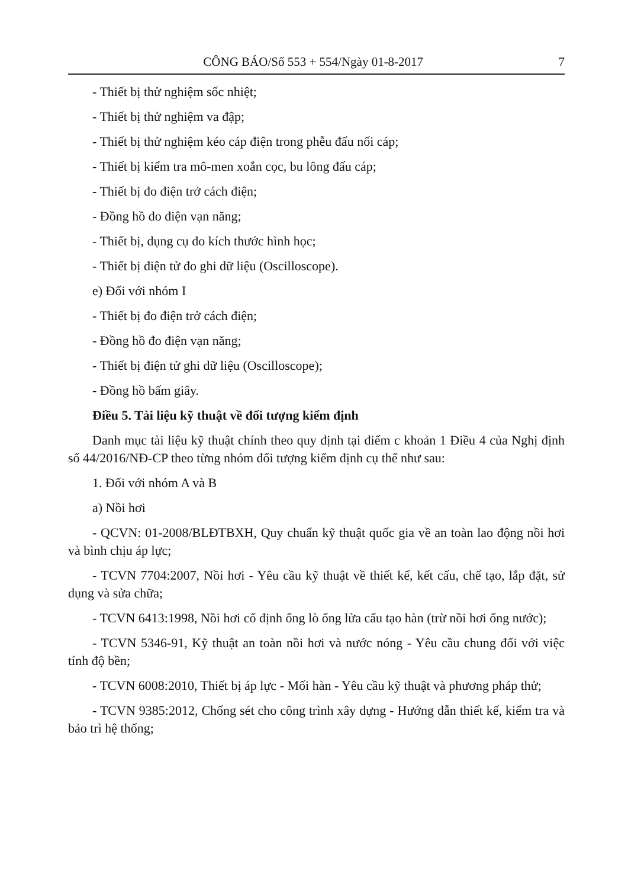CÔNG BÁO/Số 553 + 554/Ngày 01-8-2017 7
- Thiết bị thử nghiệm sốc nhiệt;
- Thiết bị thử nghiệm va đập;
- Thiết bị thử nghiệm kéo cáp điện trong phễu đấu nối cáp;
- Thiết bị kiểm tra mô-men xoắn cọc, bu lông đấu cáp;
- Thiết bị đo điện trở cách điện;
- Đồng hồ đo điện vạn năng;
- Thiết bị, dụng cụ đo kích thước hình học;
- Thiết bị điện tử đo ghi dữ liệu (Oscilloscope).
e) Đối với nhóm I
- Thiết bị đo điện trở cách điện;
- Đồng hồ đo điện vạn năng;
- Thiết bị điện tử ghi dữ liệu (Oscilloscope);
- Đồng hồ bấm giây.
Điều 5. Tài liệu kỹ thuật về đối tượng kiểm định
Danh mục tài liệu kỹ thuật chính theo quy định tại điểm c khoản 1 Điều 4 của Nghị định số 44/2016/NĐ-CP theo từng nhóm đối tượng kiểm định cụ thể như sau:
1. Đối với nhóm A và B
a) Nồi hơi
- QCVN: 01-2008/BLĐTBXH, Quy chuẩn kỹ thuật quốc gia về an toàn lao động nồi hơi và bình chịu áp lực;
- TCVN 7704:2007, Nồi hơi - Yêu cầu kỹ thuật về thiết kế, kết cấu, chế tạo, lắp đặt, sử dụng và sửa chữa;
- TCVN 6413:1998, Nồi hơi cố định ống lò ống lửa cấu tạo hàn (trừ nồi hơi ống nước);
- TCVN 5346-91, Kỹ thuật an toàn nồi hơi và nước nóng - Yêu cầu chung đối với việc tính độ bền;
- TCVN 6008:2010, Thiết bị áp lực - Mối hàn - Yêu cầu kỹ thuật và phương pháp thử;
- TCVN 9385:2012, Chống sét cho công trình xây dựng - Hướng dẫn thiết kế, kiểm tra và bảo trì hệ thống;